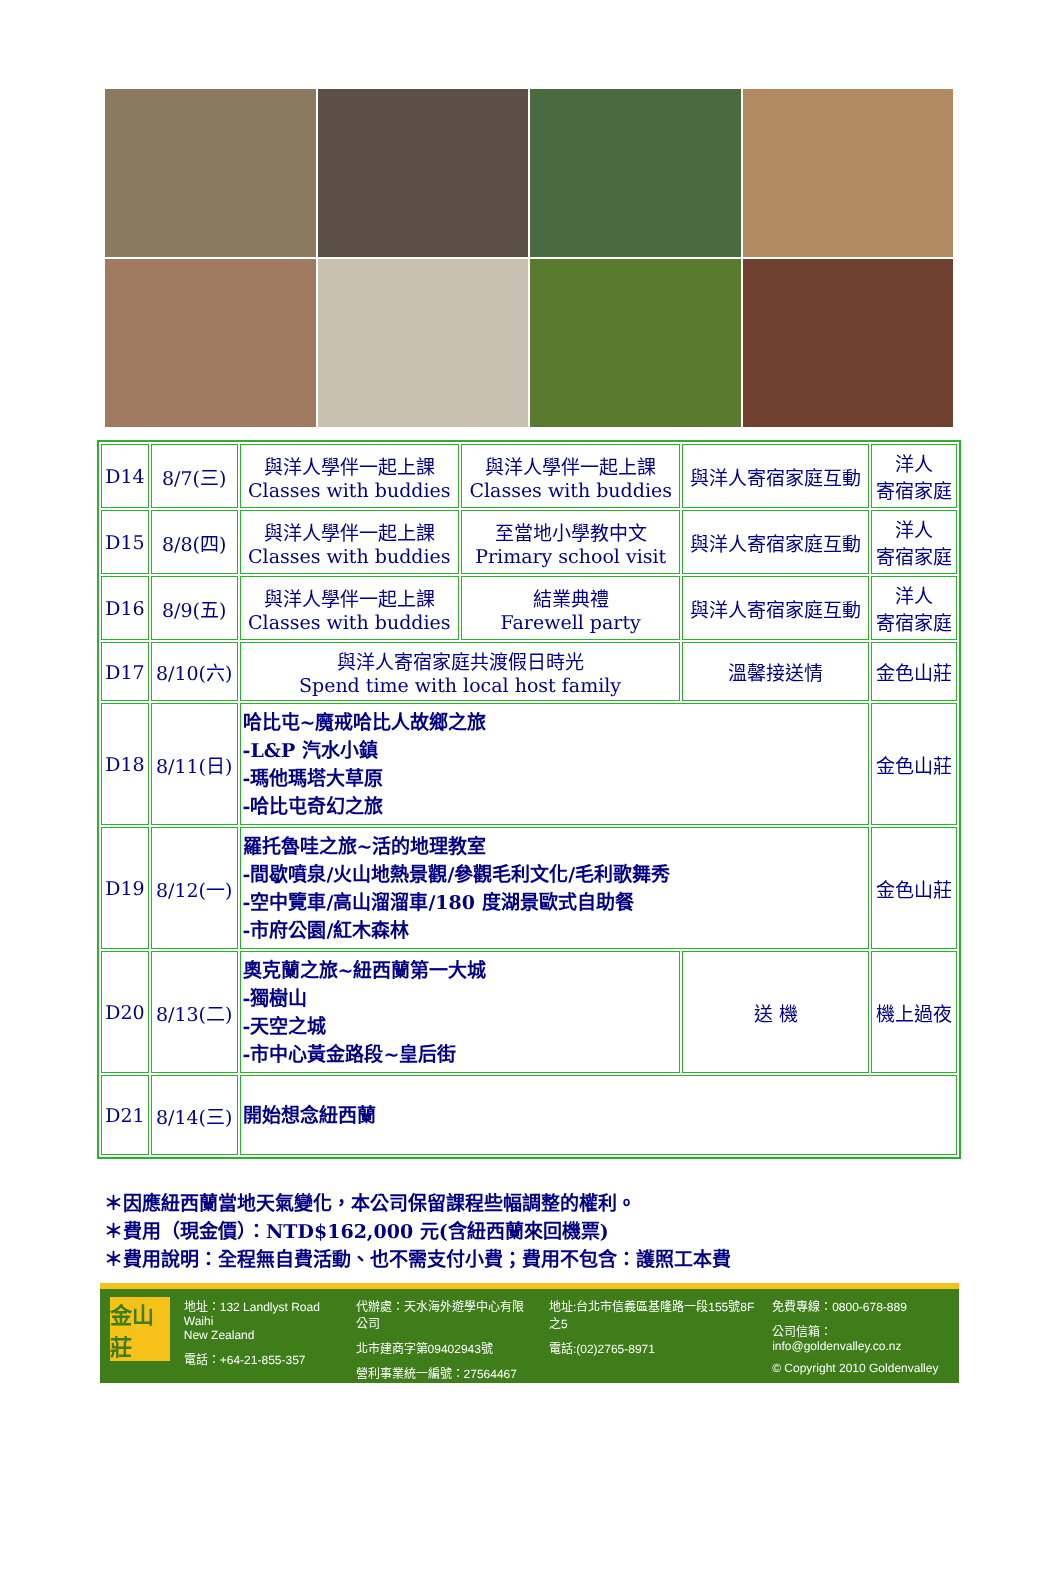| D14 | 8/7(三) | 與洋人學伴一起上課 Classes with buddies | 與洋人學伴一起上課 Classes with buddies | 與洋人寄宿家庭互動 | 洋人 寄宿家庭 |
| D15 | 8/8(四) | 與洋人學伴一起上課 Classes with buddies | 至當地小學教中文 Primary school visit | 與洋人寄宿家庭互動 | 洋人 寄宿家庭 |
| D16 | 8/9(五) | 與洋人學伴一起上課 Classes with buddies | 結業典禮 Farewell party | 與洋人寄宿家庭互動 | 洋人 寄宿家庭 |
| D17 | 8/10(六) | 與洋人寄宿家庭共渡假日時光 Spend time with local host family | | 溫馨接送情 | 金色山莊 |
| D18 | 8/11(日) | 哈比屯~魔戒哈比人故鄉之旅 -L&P 汽水小鎮 -瑪他瑪塔大草原 -哈比屯奇幻之旅 | | | 金色山莊 |
| D19 | 8/12(一) | 羅托魯哇之旅~活的地理教室 -間歇噴泉/火山地熱景觀/參觀毛利文化/毛利歌舞秀 -空中覽車/高山溜溜車/180 度湖景歐式自助餐 -市府公園/紅木森林 | | | 金色山莊 |
| D20 | 8/13(二) | 奧克蘭之旅~紐西蘭第一大城 -獨樹山 -天空之城 -市中心黃金路段~皇后街 | | 送 機 | 機上過夜 |
| D21 | 8/14(三) | 開始想念紐西蘭 | | | |
＊因應紐西蘭當地天氣變化，本公司保留課程些幅調整的權利。
＊費用（現金價）：NTD$162,000 元(含紐西蘭來回機票)
＊費用說明：全程無自費活動、也不需支付小費；費用不包含：護照工本費
金山莊
地址：132 Landlyst Road Waihi
New Zealand
電話：+64-21-855-357
代辦處：天水海外遊學中心有限公司
北市建商字第09402943號
營利事業統一編號：27564467
地址:台北市信義區基隆路一段155號8F之5
電話:(02)2765-8971
免費專線：0800-678-889
公司信箱：info@goldenvalley.co.nz
© Copyright 2010 Goldenvalley